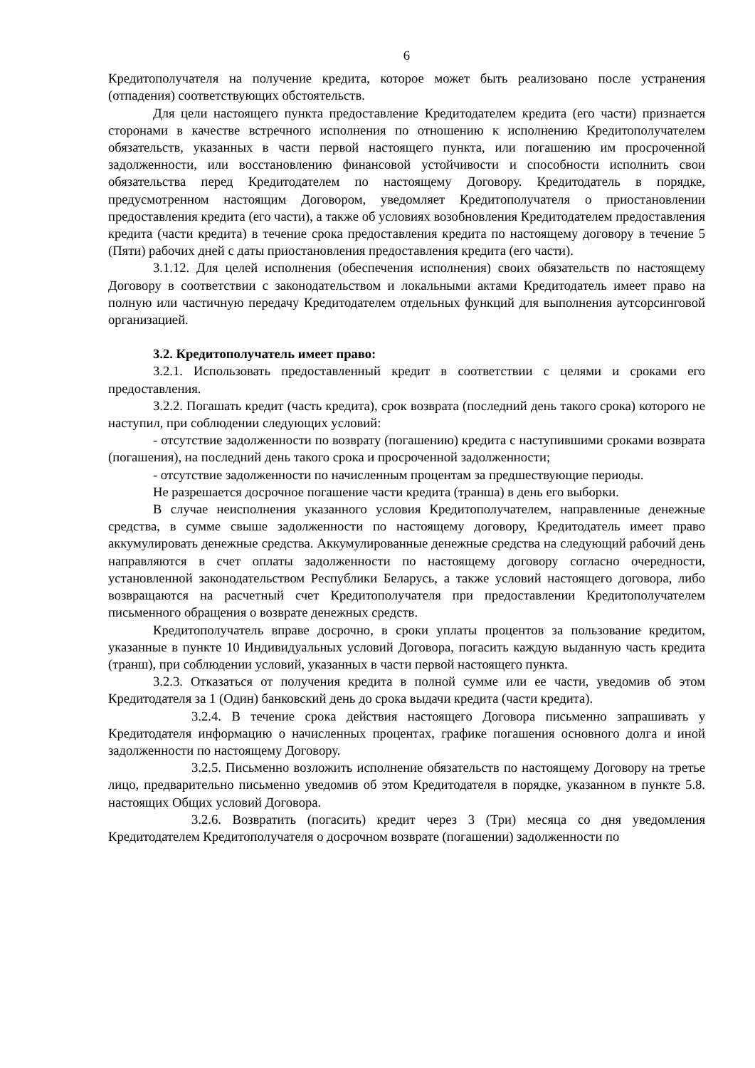6
Кредитополучателя на получение кредита, которое может быть реализовано после устранения (отпадения) соответствующих обстоятельств.
Для цели настоящего пункта предоставление Кредитодателем кредита (его части) признается сторонами в качестве встречного исполнения по отношению к исполнению Кредитополучателем обязательств, указанных в части первой настоящего пункта, или погашению им просроченной задолженности, или восстановлению финансовой устойчивости и способности исполнить свои обязательства перед Кредитодателем по настоящему Договору. Кредитодатель в порядке, предусмотренном настоящим Договором, уведомляет Кредитополучателя о приостановлении предоставления кредита (его части), а также об условиях возобновления Кредитодателем предоставления кредита (части кредита) в течение срока предоставления кредита по настоящему договору в течение 5 (Пяти) рабочих дней с даты приостановления предоставления кредита (его части).
3.1.12. Для целей исполнения (обеспечения исполнения) своих обязательств по настоящему Договору в соответствии с законодательством и локальными актами Кредитодатель имеет право на полную или частичную передачу Кредитодателем отдельных функций для выполнения аутсорсинговой организацией.
3.2. Кредитополучатель имеет право:
3.2.1. Использовать предоставленный кредит в соответствии с целями и сроками его предоставления.
3.2.2. Погашать кредит (часть кредита), срок возврата (последний день такого срока) которого не наступил, при соблюдении следующих условий:
- отсутствие задолженности по возврату (погашению) кредита с наступившими сроками возврата (погашения), на последний день такого срока и просроченной задолженности;
- отсутствие задолженности по начисленным процентам за предшествующие периоды.
Не разрешается досрочное погашение части кредита (транша) в день его выборки.
В случае неисполнения указанного условия Кредитополучателем, направленные денежные средства, в сумме свыше задолженности по настоящему договору, Кредитодатель имеет право аккумулировать денежные средства. Аккумулированные денежные средства на следующий рабочий день направляются в счет оплаты задолженности по настоящему договору согласно очередности, установленной законодательством Республики Беларусь, а также условий настоящего договора, либо возвращаются на расчетный счет Кредитополучателя при предоставлении Кредитополучателем письменного обращения о возврате денежных средств.
Кредитополучатель вправе досрочно, в сроки уплаты процентов за пользование кредитом, указанные в пункте 10 Индивидуальных условий Договора, погасить каждую выданную часть кредита (транш), при соблюдении условий, указанных в части первой настоящего пункта.
3.2.3. Отказаться от получения кредита в полной сумме или ее части, уведомив об этом Кредитодателя за 1 (Один) банковский день до срока выдачи кредита (части кредита).
3.2.4. В течение срока действия настоящего Договора письменно запрашивать у Кредитодателя информацию о начисленных процентах, графике погашения основного долга и иной задолженности по настоящему Договору.
3.2.5. Письменно возложить исполнение обязательств по настоящему Договору на третье лицо, предварительно письменно уведомив об этом Кредитодателя в порядке, указанном в пункте 5.8. настоящих Общих условий Договора.
3.2.6. Возвратить (погасить) кредит через 3 (Три) месяца со дня уведомления Кредитодателем Кредитополучателя о досрочном возврате (погашении) задолженности по